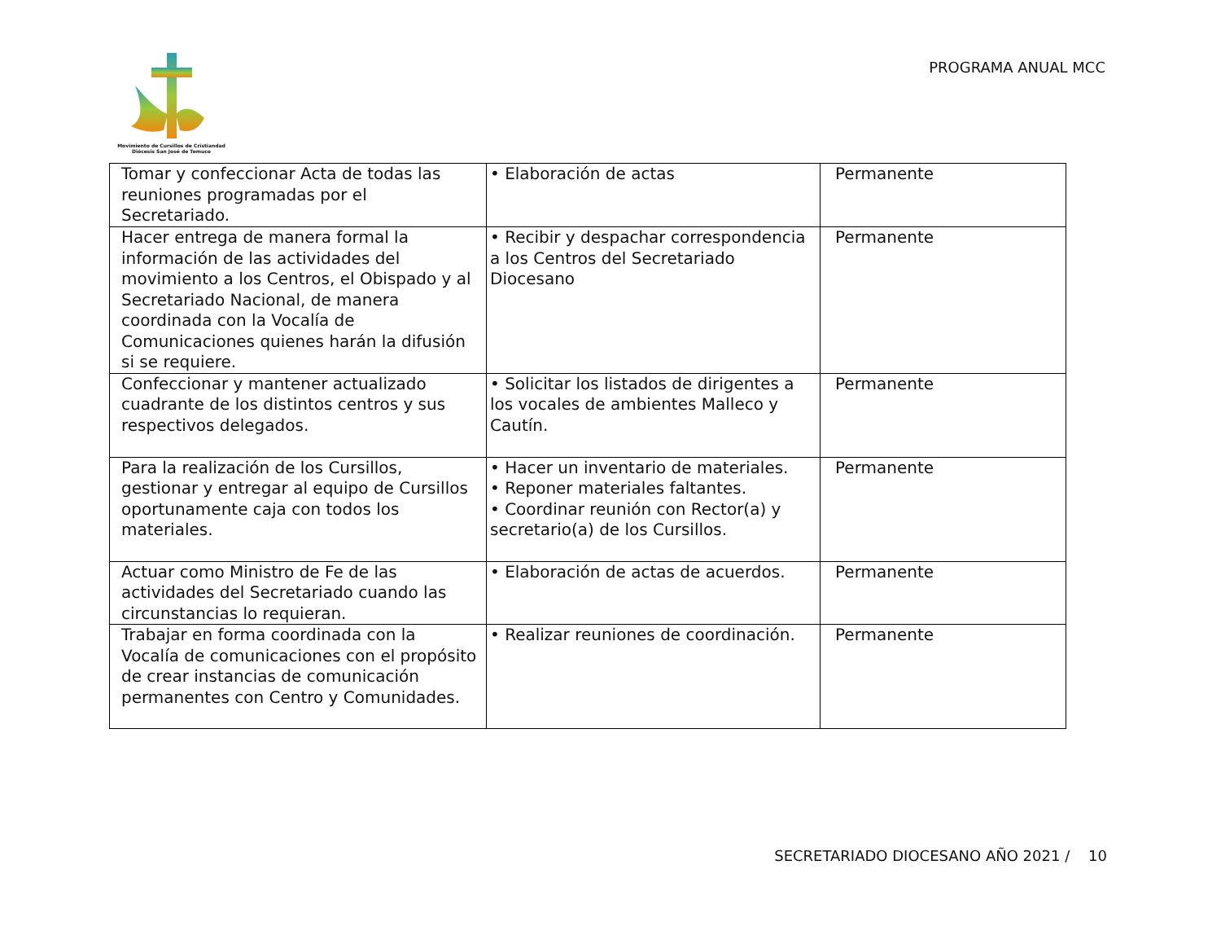Movimiento de Cursillos de Cristiandad
Diócesis San José de Temuco
PROGRAMA ANUAL MCC
| Tomar y confeccionar Acta de todas las reuniones programadas por el Secretariado. | • Elaboración de actas | Permanente |
| Hacer entrega de manera formal la información de las actividades del movimiento a los Centros, el Obispado y al Secretariado Nacional, de manera coordinada con la Vocalía de Comunicaciones quienes harán la difusión si se requiere. | • Recibir y despachar correspondencia a los Centros del Secretariado Diocesano | Permanente |
| Confeccionar y mantener actualizado cuadrante de los distintos centros y sus respectivos delegados. | • Solicitar los listados de dirigentes a los vocales de ambientes Malleco y Cautín. | Permanente |
| Para la realización de los Cursillos, gestionar y entregar al equipo de Cursillos oportunamente caja con todos los materiales. | • Hacer un inventario de materiales. • Reponer materiales faltantes. • Coordinar reunión con Rector(a) y secretario(a) de los Cursillos. | Permanente |
| Actuar como Ministro de Fe de las actividades del Secretariado cuando las circunstancias lo requieran. | • Elaboración de actas de acuerdos. | Permanente |
| Trabajar en forma coordinada con la Vocalía de comunicaciones con el propósito de crear instancias de comunicación permanentes con Centro y Comunidades. | • Realizar reuniones de coordinación. | Permanente |
SECRETARIADO DIOCESANO AÑO 2021 / 10